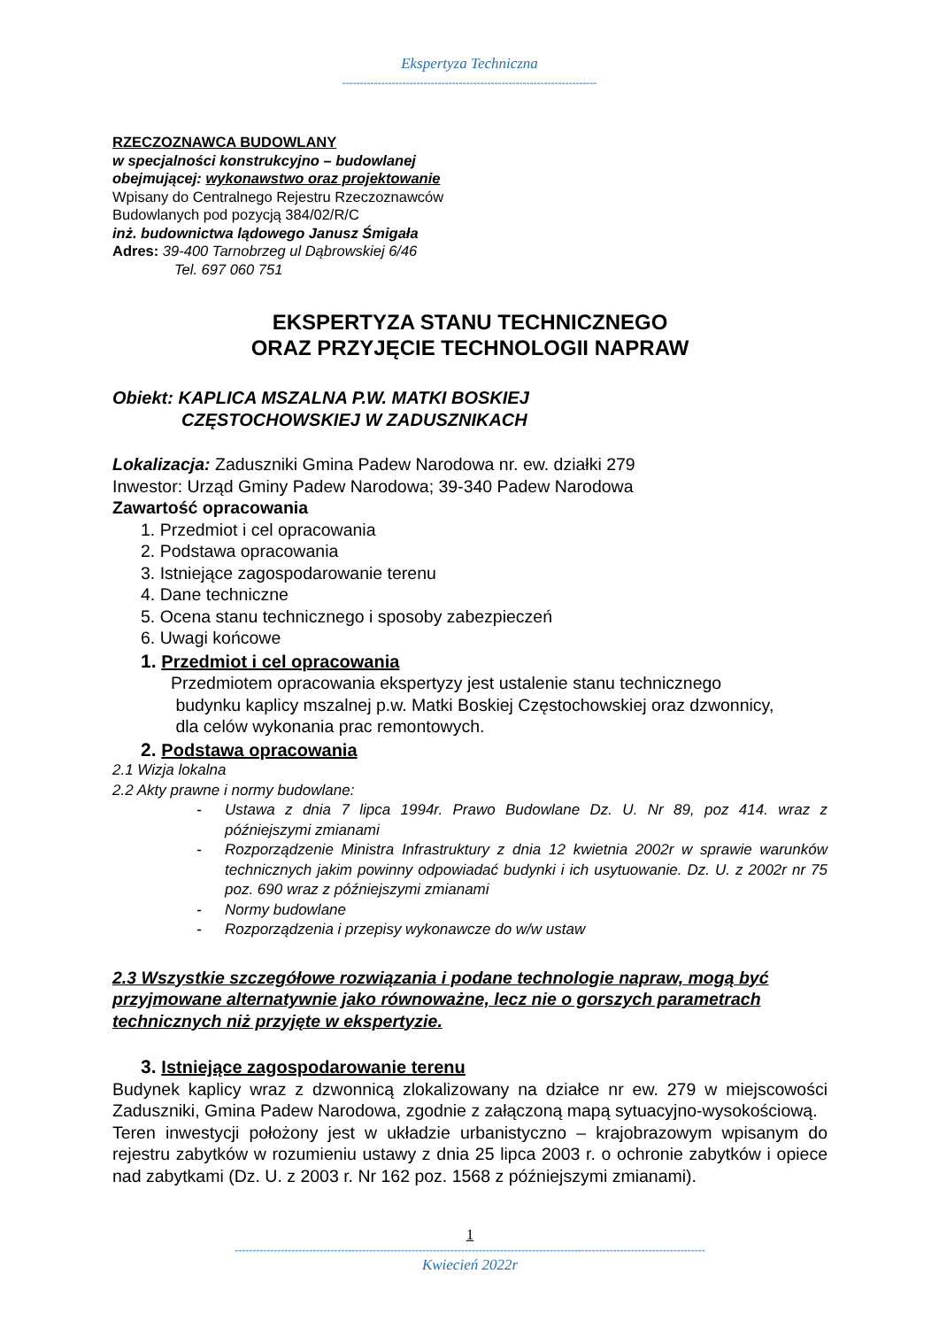Ekspertyza Techniczna
------------------------------------------------------------------------
RZECZOZNAWCA BUDOWLANY
w specjalności konstrukcyjno – budowlanej
obejmującej: wykonawstwo oraz projektowanie
Wpisany do Centralnego Rejestru Rzeczoznawców
Budowlanych pod pozycją 384/02/R/C
inż. budownictwa lądowego Janusz Śmigała
Adres: 39-400 Tarnobrzeg ul Dąbrowskiej 6/46
Tel. 697 060 751
EKSPERTYZA STANU TECHNICZNEGO
ORAZ PRZYJĘCIE TECHNOLOGII NAPRAW
Obiekt: KAPLICA MSZALNA P.W. MATKI BOSKIEJ
CZĘSTOCHOWSKIEJ W ZADUSZNIKACH
Lokalizacja: Zaduszniki Gmina Padew Narodowa nr. ew. działki 279
Inwestor: Urząd Gminy Padew Narodowa; 39-340 Padew Narodowa
Zawartość opracowania
1. Przedmiot i cel opracowania
2. Podstawa opracowania
3. Istniejące zagospodarowanie terenu
4. Dane techniczne
5. Ocena stanu technicznego i sposoby zabezpieczeń
6. Uwagi końcowe
1. Przedmiot i cel opracowania
Przedmiotem opracowania ekspertyzy jest ustalenie stanu technicznego
budynku kaplicy mszalnej p.w. Matki Boskiej Częstochowskiej oraz dzwonnicy,
dla celów wykonania prac remontowych.
2. Podstawa opracowania
2.1 Wizja lokalna
2.2 Akty prawne i normy budowlane:
- Ustawa z dnia 7 lipca 1994r. Prawo Budowlane Dz. U. Nr 89, poz 414. wraz z późniejszymi zmianami
- Rozporządzenie Ministra Infrastruktury z dnia 12 kwietnia 2002r w sprawie warunków technicznych jakim powinny odpowiadać budynki i ich usytuowanie. Dz. U. z 2002r nr 75 poz. 690 wraz z późniejszymi zmianami
- Normy budowlane
- Rozporządzenia i przepisy wykonawcze do w/w ustaw
2.3 Wszystkie szczegółowe rozwiązania i podane technologie napraw, mogą być przyjmowane alternatywnie jako równoważne, lecz nie o gorszych parametrach technicznych niż przyjęte w ekspertyzie.
3. Istniejące zagospodarowanie terenu
Budynek kaplicy wraz z dzwonnicą zlokalizowany na działce nr ew. 279 w miejscowości Zaduszniki, Gmina Padew Narodowa, zgodnie z załączoną mapą sytuacyjno-wysokościową.
Teren inwestycji położony jest w układzie urbanistyczno – krajobrazowym wpisanym do rejestru zabytków w rozumieniu ustawy z dnia 25 lipca 2003 r. o ochronie zabytków i opiece nad zabytkami (Dz. U. z 2003 r. Nr 162 poz. 1568 z późniejszymi zmianami).
1
-------------------------------------------------------------------------------------------------------------------------------------
Kwiecień 2022r